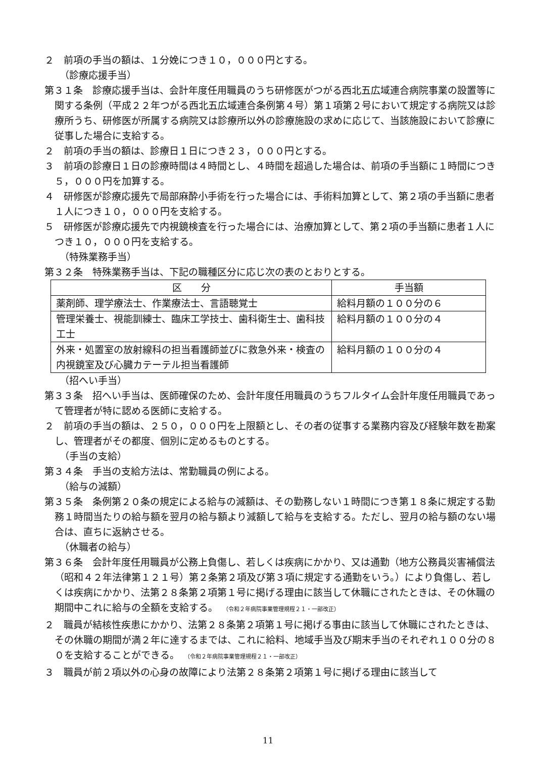２　前項の手当の額は、１分娩につき１０，０００円とする。
（診療応援手当）
第３１条　診療応援手当は、会計年度任用職員のうち研修医がつがる西北五広域連合病院事業の設置等に関する条例（平成２２年つがる西北五広域連合条例第４号）第１項第２号において規定する病院又は診療所うち、研修医が所属する病院又は診療所以外の診療施設の求めに応じて、当該施設において診療に従事した場合に支給する。
２　前項の手当の額は、診療日１日につき２３，０００円とする。
３　前項の診療日１日の診療時間は４時間とし、４時間を超過した場合は、前項の手当額に１時間につき５，０００円を加算する。
４　研修医が診療応援先で局部麻酔小手術を行った場合には、手術料加算として、第２項の手当額に患者１人につき１０，０００円を支給する。
５　研修医が診療応援先で内視鏡検査を行った場合には、治療加算として、第２項の手当額に患者１人につき１０，０００円を支給する。
（特殊業務手当）
第３２条　特殊業務手当は、下記の職種区分に応じ次の表のとおりとする。
| 区 分 | 手当額 |
| --- | --- |
| 薬剤師、理学療法士、作業療法士、言語聴覚士 | 給料月額の１００分の６ |
| 管理栄養士、視能訓練士、臨床工学技士、歯科衛生士、歯科技工士 | 給料月額の１００分の４ |
| 外来・処置室の放射線科の担当看護師並びに救急外来・検査の内視鏡室及び心臓カテーテル担当看護師 | 給料月額の１００分の４ |
（招へい手当）
第３３条　招へい手当は、医師確保のため、会計年度任用職員のうちフルタイム会計年度任用職員であって管理者が特に認める医師に支給する。
２　前項の手当の額は、２５０，０００円を上限額とし、その者の従事する業務内容及び経験年数を勘案し、管理者がその都度、個別に定めるものとする。
（手当の支給）
第３４条　手当の支給方法は、常勤職員の例による。
（給与の減額）
第３５条　条例第２０条の規定による給与の減額は、その勤務しない１時間につき第１８条に規定する勤務１時間当たりの給与額を翌月の給与額より減額して給与を支給する。ただし、翌月の給与額のない場合は、直ちに返納させる。
（休職者の給与）
第３６条　会計年度任用職員が公務上負傷し、若しくは疾病にかかり、又は通勤（地方公務員災害補償法（昭和４２年法律第１２１号）第２条第２項及び第３項に規定する通勤をいう。）により負傷し、若しくは疾病にかかり、法第２８条第２項第１号に掲げる理由に該当して休職にされたときは、その休職の期間中これに給与の全額を支給する。　（令和２年病院事業管理規程２１・一部改正）
２　職員が結核性疾患にかかり、法第２８条第２項第１号に掲げる事由に該当して休職にされたときは、その休職の期間が満２年に達するまでは、これに給料、地域手当及び期末手当のそれぞれ１００分の８０を支給することができる。　（令和２年病院事業管理規程２１・一部改正）
３　職員が前２項以外の心身の故障により法第２８条第２項第１号に掲げる理由に該当して
11